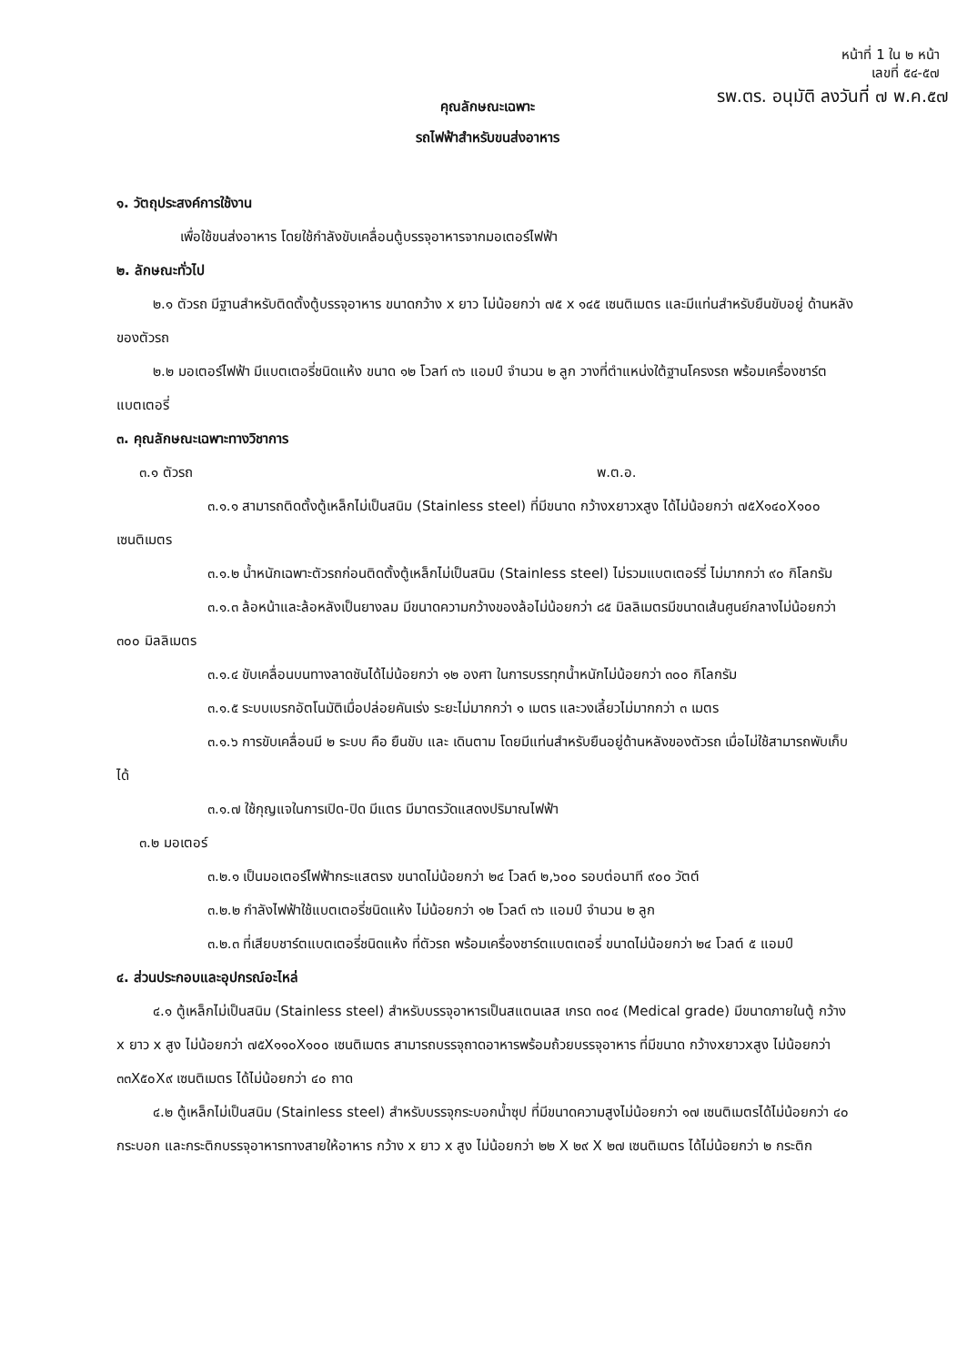หน้าที่ 1 ใน ๒ หน้า
เลขที่ ๕๔-๕๗
รพ.ตร. อนุมัติ ลงวันที่ ๗ พ.ค.๕๗
คุณลักษณะเฉพาะ
รถไฟฟ้าสำหรับขนส่งอาหาร
๑. วัตถุประสงค์การใช้งาน
เพื่อใช้ขนส่งอาหาร โดยใช้กำลังขับเคลื่อนตู้บรรจุอาหารจากมอเตอร์ไฟฟ้า
๒. ลักษณะทั่วไป
๒.๑ ตัวรถ มีฐานสำหรับติดตั้งตู้บรรจุอาหาร ขนาดกว้าง x ยาว ไม่น้อยกว่า ๗๕ x ๑๔๕ เซนติเมตร และมีแท่นสำหรับยืนขับอยู่ ด้านหลังของตัวรถ
๒.๒ มอเตอร์ไฟฟ้า มีแบตเตอรี่ชนิดแห้ง ขนาด ๑๒ โวลท์ ๓๖ แอมป์ จำนวน ๒ ลูก วางที่ตำแหน่งใต้ฐานโครงรถ พร้อมเครื่องชาร์ต แบตเตอรี่
๓. คุณลักษณะเฉพาะทางวิชาการ
๓.๑ ตัวรถ พ.ต.อ.
๓.๑.๑ สามารถติดตั้งตู้เหล็กไม่เป็นสนิม (Stainless steel) ที่มีขนาด กว้างxยาวxสูง ได้ไม่น้อยกว่า ๗๕X๑๔๐X๑๐๐ เซนติเมตร
๓.๑.๒ น้ำหนักเฉพาะตัวรถก่อนติดตั้งตู้เหล็กไม่เป็นสนิม (Stainless steel) ไม่รวมแบตเตอร์รี่ ไม่มากกว่า ๙๐ กิโลกรัม
๓.๑.๓ ล้อหน้าและล้อหลังเป็นยางลม มีขนาดความกว้างของล้อไม่น้อยกว่า ๘๕ มิลลิเมตรมีขนาดเส้นศูนย์กลางไม่น้อยกว่า ๓๐๐ มิลลิเมตร
๓.๑.๔ ขับเคลื่อนบนทางลาดชันได้ไม่น้อยกว่า ๑๒ องศา ในการบรรทุกน้ำหนักไม่น้อยกว่า ๓๐๐ กิโลกรัม
๓.๑.๕ ระบบเบรกอัตโนมัติเมื่อปล่อยคันเร่ง ระยะไม่มากกว่า ๑ เมตร และวงเลี้ยวไม่มากกว่า ๓ เมตร
๓.๑.๖ การขับเคลื่อนมี ๒ ระบบ คือ ยืนขับ และ เดินตาม โดยมีแท่นสำหรับยืนอยู่ด้านหลังของตัวรถ เมื่อไม่ใช้สามารถพับเก็บได้
๓.๑.๗ ใช้กุญแจในการเปิด-ปิด มีแตร มีมาตรวัดแสดงปริมาณไฟฟ้า
๓.๒ มอเตอร์
๓.๒.๑ เป็นมอเตอร์ไฟฟ้ากระแสตรง ขนาดไม่น้อยกว่า ๒๔ โวลต์ ๒,๖๐๐ รอบต่อนาที ๙๐๐ วัตต์
๓.๒.๒ กำลังไฟฟ้าใช้แบตเตอรี่ชนิดแห้ง ไม่น้อยกว่า ๑๒ โวลต์ ๓๖ แอมป์ จำนวน ๒ ลูก
๓.๒.๓ ที่เสียบชาร์ตแบตเตอรี่ชนิดแห้ง ที่ตัวรถ พร้อมเครื่องชาร์ตแบตเตอรี่ ขนาดไม่น้อยกว่า ๒๔ โวลต์ ๕ แอมป์
๔. ส่วนประกอบและอุปกรณ์อะไหล่
๔.๑ ตู้เหล็กไม่เป็นสนิม (Stainless steel) สำหรับบรรจุอาหารเป็นสแตนเลส เกรด ๓๐๔ (Medical grade) มีขนาดภายในตู้ กว้าง x ยาว x สูง ไม่น้อยกว่า ๗๕X๑๑๐X๑๐๐ เซนติเมตร สามารถบรรจุถาดอาหารพร้อมถ้วยบรรจุอาหาร ที่มีขนาด กว้างxยาวxสูง ไม่น้อยกว่า ๓๓X๕๐X๙ เซนติเมตร ได้ไม่น้อยกว่า ๔๐ ถาด
๔.๒ ตู้เหล็กไม่เป็นสนิม (Stainless steel) สำหรับบรรจุกระบอกน้ำซุป ที่มีขนาดความสูงไม่น้อยกว่า ๑๗ เซนติเมตรได้ไม่น้อยกว่า ๔๐ กระบอก และกระติกบรรจุอาหารทางสายให้อาหาร กว้าง x ยาว x สูง ไม่น้อยกว่า ๒๒ X ๒๙ X ๒๗ เซนติเมตร ได้ไม่น้อยกว่า ๒ กระติก